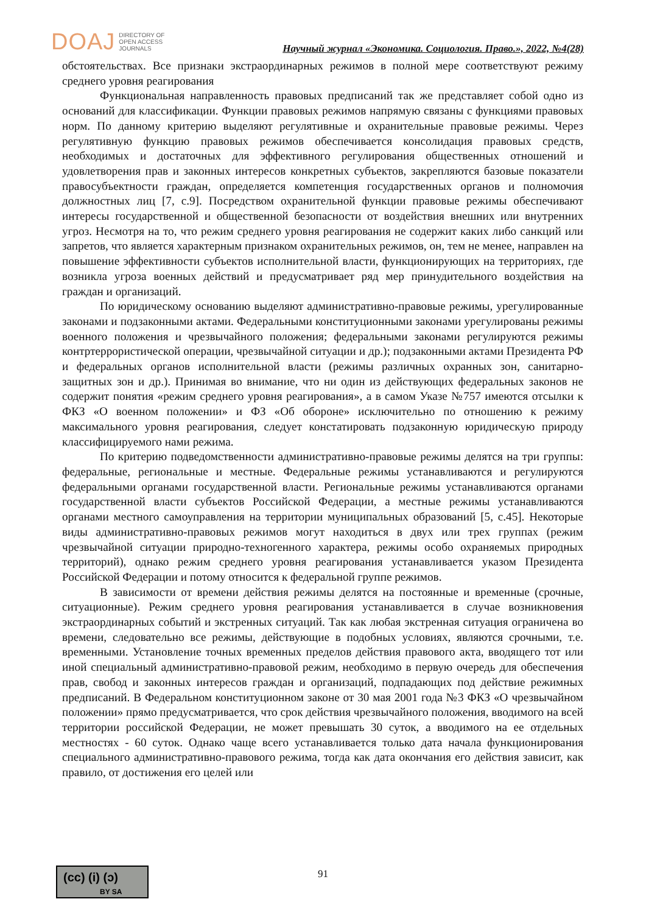DOAJ DIRECTORY OF
OPEN ACCESS
JOURNALS
Научный журнал «Экономика. Социология. Право.», 2022, №4(28)
обстоятельствах. Все признаки экстраординарных режимов в полной мере соответствуют режиму среднего уровня реагирования
Функциональная направленность правовых предписаний так же представляет собой одно из оснований для классификации. Функции правовых режимов напрямую связаны с функциями правовых норм. По данному критерию выделяют регулятивные и охранительные правовые режимы. Через регулятивную функцию правовых режимов обеспечивается консолидация правовых средств, необходимых и достаточных для эффективного регулирования общественных отношений и удовлетворения прав и законных интересов конкретных субъектов, закрепляются базовые показатели правосубъектности граждан, определяется компетенция государственных органов и полномочия должностных лиц [7, с.9]. Посредством охранительной функции правовые режимы обеспечивают интересы государственной и общественной безопасности от воздействия внешних или внутренних угроз. Несмотря на то, что режим среднего уровня реагирования не содержит каких либо санкций или запретов, что является характерным признаком охранительных режимов, он, тем не менее, направлен на повышение эффективности субъектов исполнительной власти, функционирующих на территориях, где возникла угроза военных действий и предусматривает ряд мер принудительного воздействия на граждан и организаций.
По юридическому основанию выделяют административно-правовые режимы, урегулированные законами и подзаконными актами. Федеральными конституционными законами урегулированы режимы военного положения и чрезвычайного положения; федеральными законами регулируются режимы контртеррористической операции, чрезвычайной ситуации и др.); подзаконными актами Президента РФ и федеральных органов исполнительной власти (режимы различных охранных зон, санитарно-защитных зон и др.). Принимая во внимание, что ни один из действующих федеральных законов не содержит понятия «режим среднего уровня реагирования», а в самом Указе №757 имеются отсылки к ФКЗ «О военном положении» и ФЗ «Об обороне» исключительно по отношению к режиму максимального уровня реагирования, следует констатировать подзаконную юридическую природу классифицируемого нами режима.
По критерию подведомственности административно-правовые режимы делятся на три группы: федеральные, региональные и местные. Федеральные режимы устанавливаются и регулируются федеральными органами государственной власти. Региональные режимы устанавливаются органами государственной власти субъектов Российской Федерации, а местные режимы устанавливаются органами местного самоуправления на территории муниципальных образований [5, с.45]. Некоторые виды административно-правовых режимов могут находиться в двух или трех группах (режим чрезвычайной ситуации природно-техногенного характера, режимы особо охраняемых природных территорий), однако режим среднего уровня реагирования устанавливается указом Президента Российской Федерации и потому относится к федеральной группе режимов.
В зависимости от времени действия режимы делятся на постоянные и временные (срочные, ситуационные). Режим среднего уровня реагирования устанавливается в случае возникновения экстраординарных событий и экстренных ситуаций. Так как любая экстренная ситуация ограничена во времени, следовательно все режимы, действующие в подобных условиях, являются срочными, т.е. временными. Установление точных временных пределов действия правового акта, вводящего тот или иной специальный административно-правовой режим, необходимо в первую очередь для обеспечения прав, свобод и законных интересов граждан и организаций, подпадающих под действие режимных предписаний. В Федеральном конституционном законе от 30 мая 2001 года №3 ФКЗ «О чрезвычайном положении» прямо предусматривается, что срок действия чрезвычайного положения, вводимого на всей территории российской Федерации, не может превышать 30 суток, а вводимого на ее отдельных местностях - 60 суток. Однако чаще всего устанавливается только дата начала функционирования специального административно-правового режима, тогда как дата окончания его действия зависит, как правило, от достижения его целей или
(cc) (i) (ↄ)
BY SA
91